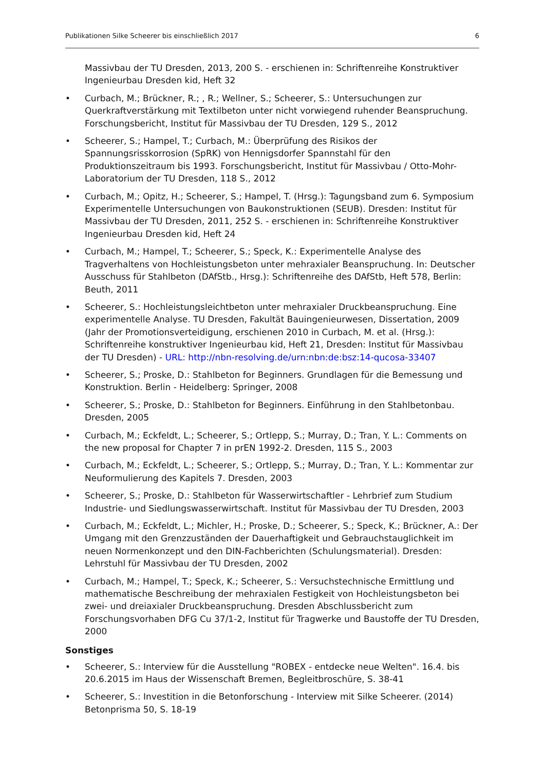Publikationen Silke Scheerer bis einschließlich 2017 6
Massivbau der TU Dresden, 2013, 200 S. - erschienen in: Schriftenreihe Konstruktiver Ingenieurbau Dresden kid, Heft 32
• Curbach, M.; Brückner, R.; , R.; Wellner, S.; Scheerer, S.: Untersuchungen zur Querkraftverstärkung mit Textilbeton unter nicht vorwiegend ruhender Beanspruchung. Forschungsbericht, Institut für Massivbau der TU Dresden, 129 S., 2012
• Scheerer, S.; Hampel, T.; Curbach, M.: Überprüfung des Risikos der Spannungsrisskorrosion (SpRK) von Hennigsdorfer Spannstahl für den Produktionszeitraum bis 1993. Forschungsbericht, Institut für Massivbau / Otto-Mohr-Laboratorium der TU Dresden, 118 S., 2012
• Curbach, M.; Opitz, H.; Scheerer, S.; Hampel, T. (Hrsg.): Tagungsband zum 6. Symposium Experimentelle Untersuchungen von Baukonstruktionen (SEUB). Dresden: Institut für Massivbau der TU Dresden, 2011, 252 S. - erschienen in: Schriftenreihe Konstruktiver Ingenieurbau Dresden kid, Heft 24
• Curbach, M.; Hampel, T.; Scheerer, S.; Speck, K.: Experimentelle Analyse des Tragverhaltens von Hochleistungsbeton unter mehraxialer Beanspruchung. In: Deutscher Ausschuss für Stahlbeton (DAfStb., Hrsg.): Schriftenreihe des DAfStb, Heft 578, Berlin: Beuth, 2011
• Scheerer, S.: Hochleistungsleichtbeton unter mehraxialer Druckbeanspruchung. Eine experimentelle Analyse. TU Dresden, Fakultät Bauingenieurwesen, Dissertation, 2009 (Jahr der Promotionsverteidigung, erschienen 2010 in Curbach, M. et al. (Hrsg.): Schriftenreihe konstruktiver Ingenieurbau kid, Heft 21, Dresden: Institut für Massivbau der TU Dresden) - URL: http://nbn-resolving.de/urn:nbn:de:bsz:14-qucosa-33407
• Scheerer, S.; Proske, D.: Stahlbeton for Beginners. Grundlagen für die Bemessung und Konstruktion. Berlin - Heidelberg: Springer, 2008
• Scheerer, S.; Proske, D.: Stahlbeton for Beginners. Einführung in den Stahlbetonbau. Dresden, 2005
• Curbach, M.; Eckfeldt, L.; Scheerer, S.; Ortlepp, S.; Murray, D.; Tran, Y. L.: Comments on the new proposal for Chapter 7 in prEN 1992-2. Dresden, 115 S., 2003
• Curbach, M.; Eckfeldt, L.; Scheerer, S.; Ortlepp, S.; Murray, D.; Tran, Y. L.: Kommentar zur Neuformulierung des Kapitels 7. Dresden, 2003
• Scheerer, S.; Proske, D.: Stahlbeton für Wasserwirtschaftler - Lehrbrief zum Studium Industrie- und Siedlungswasserwirtschaft. Institut für Massivbau der TU Dresden, 2003
• Curbach, M.; Eckfeldt, L.; Michler, H.; Proske, D.; Scheerer, S.; Speck, K.; Brückner, A.: Der Umgang mit den Grenzzuständen der Dauerhaftigkeit und Gebrauchstauglichkeit im neuen Normenkonzept und den DIN-Fachberichten (Schulungsmaterial). Dresden: Lehrstuhl für Massivbau der TU Dresden, 2002
• Curbach, M.; Hampel, T.; Speck, K.; Scheerer, S.: Versuchstechnische Ermittlung und mathematische Beschreibung der mehraxialen Festigkeit von Hochleistungsbeton bei zwei- und dreiaxialer Druckbeanspruchung. Dresden Abschlussbericht zum Forschungsvorhaben DFG Cu 37/1-2, Institut für Tragwerke und Baustoffe der TU Dresden, 2000
Sonstiges
• Scheerer, S.: Interview für die Ausstellung "ROBEX - entdecke neue Welten". 16.4. bis 20.6.2015 im Haus der Wissenschaft Bremen, Begleitbroschüre, S. 38-41
• Scheerer, S.: Investition in die Betonforschung - Interview mit Silke Scheerer. (2014) Betonprisma 50, S. 18-19